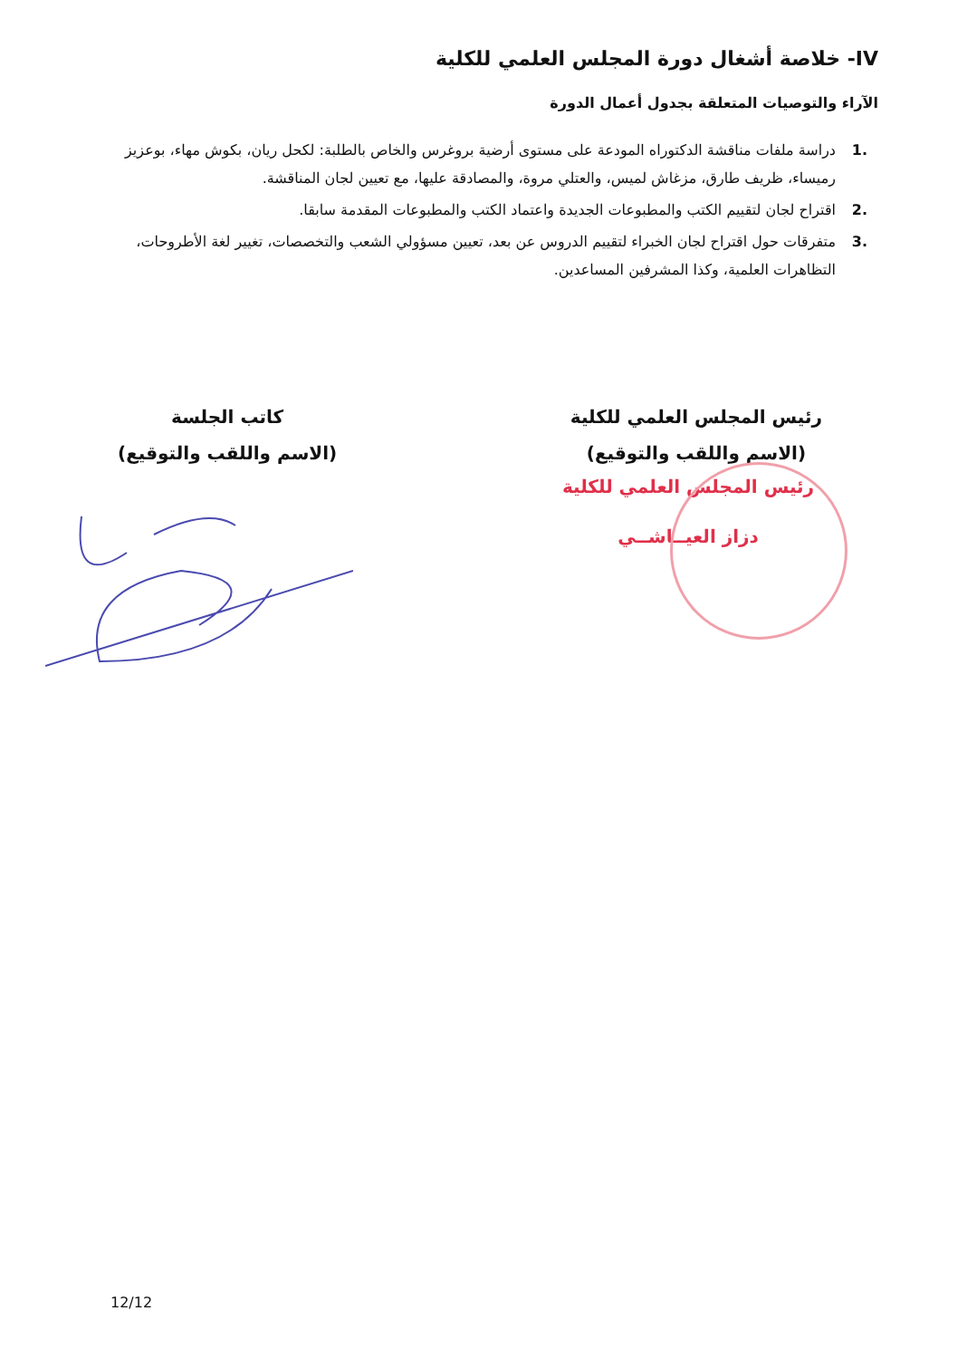IV- خلاصة أشغال دورة المجلس العلمي للكلية
الآراء والتوصيات المتعلقة بجدول أعمال الدورة
.1 دراسة ملفات مناقشة الدكتوراه المودعة على مستوى أرضية بروغرس والخاص بالطلبة: لكحل ريان، بكوش مهاء، بوعزيز رميساء، ظريف طارق، مزغاش لميس، والعتلي مروة، والمصادقة عليها، مع تعيين لجان المناقشة.
.2 اقتراح لجان لتقييم الكتب والمطبوعات الجديدة واعتماد الكتب والمطبوعات المقدمة سابقا.
.3 متفرقات حول اقتراح لجان الخبراء لتقييم الدروس عن بعد، تعيين مسؤولي الشعب والتخصصات، تغيير لغة الأطروحات، التظاهرات العلمية، وكذا المشرفين المساعدين.
رئيس المجلس العلمي للكلية
(الاسم واللقب والتوقيع)
كاتب الجلسة
(الاسم واللقب والتوقيع)
رئيس المجلس العلمي للكلية
دزاز العيــاشــي
12/12